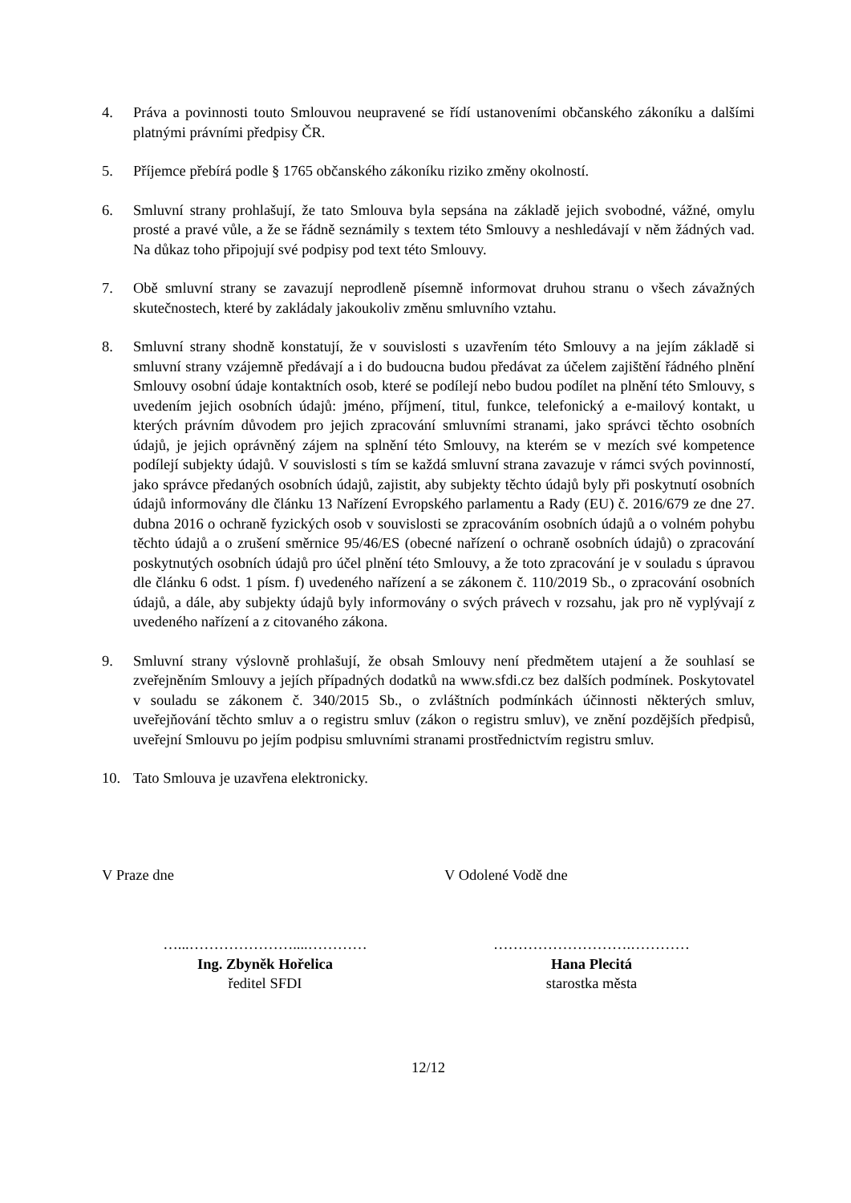4. Práva a povinnosti touto Smlouvou neupravené se řídí ustanoveními občanského zákoníku a dalšími platnými právními předpisy ČR.
5. Příjemce přebírá podle § 1765 občanského zákoníku riziko změny okolností.
6. Smluvní strany prohlašují, že tato Smlouva byla sepsána na základě jejich svobodné, vážné, omylu prosté a pravé vůle, a že se řádně seznámily s textem této Smlouvy a neshledávají v něm žádných vad. Na důkaz toho připojují své podpisy pod text této Smlouvy.
7. Obě smluvní strany se zavazují neprodleně písemně informovat druhou stranu o všech závažných skutečnostech, které by zakládaly jakoukoliv změnu smluvního vztahu.
8. Smluvní strany shodně konstatují, že v souvislosti s uzavřením této Smlouvy a na jejím základě si smluvní strany vzájemně předávají a i do budoucna budou předávat za účelem zajištění řádného plnění Smlouvy osobní údaje kontaktních osob, které se podílejí nebo budou podílet na plnění této Smlouvy, s uvedením jejich osobních údajů: jméno, příjmení, titul, funkce, telefonický a e-mailový kontakt, u kterých právním důvodem pro jejich zpracování smluvními stranami, jako správci těchto osobních údajů, je jejich oprávněný zájem na splnění této Smlouvy, na kterém se v mezích své kompetence podílejí subjekty údajů. V souvislosti s tím se každá smluvní strana zavazuje v rámci svých povinností, jako správce předaných osobních údajů, zajistit, aby subjekty těchto údajů byly při poskytnutí osobních údajů informovány dle článku 13 Nařízení Evropského parlamentu a Rady (EU) č. 2016/679 ze dne 27. dubna 2016 o ochraně fyzických osob v souvislosti se zpracováním osobních údajů a o volném pohybu těchto údajů a o zrušení směrnice 95/46/ES (obecné nařízení o ochraně osobních údajů) o zpracování poskytnutých osobních údajů pro účel plnění této Smlouvy, a že toto zpracování je v souladu s úpravou dle článku 6 odst. 1 písm. f) uvedeného nařízení a se zákonem č. 110/2019 Sb., o zpracování osobních údajů, a dále, aby subjekty údajů byly informovány o svých právech v rozsahu, jak pro ně vyplývají z uvedeného nařízení a z citovaného zákona.
9. Smluvní strany výslovně prohlašují, že obsah Smlouvy není předmětem utajení a že souhlasí se zveřejněním Smlouvy a jejích případných dodatků na www.sfdi.cz bez dalších podmínek. Poskytovatel v souladu se zákonem č. 340/2015 Sb., o zvláštních podmínkách účinnosti některých smluv, uveřejňování těchto smluv a o registru smluv (zákon o registru smluv), ve znění pozdějších předpisů, uveřejní Smlouvu po jejím podpisu smluvními stranami prostřednictvím registru smluv.
10. Tato Smlouva je uzavřena elektronicky.
V Praze dne V Odolené Vodě dne
…...…………………....…………
Ing. Zbyněk Hořelica
ředitel SFDI
……………………….…………
Hana Plecitá
starostka města
12/12